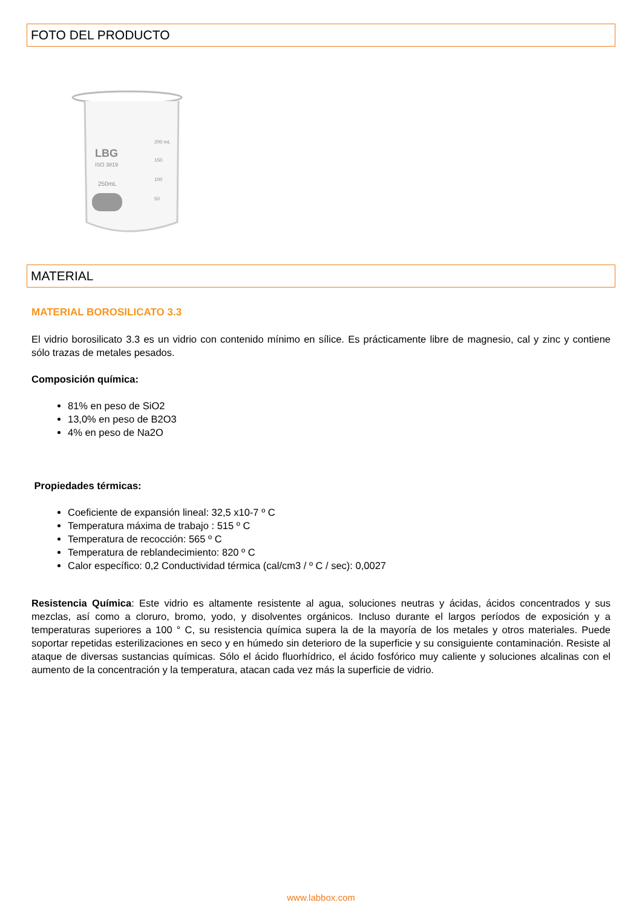FOTO DEL PRODUCTO
LBG
ISO 3819
250mL
200 mL
150
100
50
MATERIAL
MATERIAL BOROSILICATO 3.3
El vidrio borosilicato 3.3 es un vidrio con contenido mínimo en sílice. Es prácticamente libre de magnesio, cal y zinc y contiene sólo trazas de metales pesados.
Composición química:
81% en peso de SiO2
13,0% en peso de B2O3
4% en peso de Na2O
Propiedades térmicas:
Coeficiente de expansión lineal: 32,5 x10-7 º C
Temperatura máxima de trabajo : 515 º C
Temperatura de recocción: 565 º C
Temperatura de reblandecimiento: 820 º C
Calor específico: 0,2 Conductividad térmica (cal/cm3 / º C / sec): 0,0027
Resistencia Química: Este vidrio es altamente resistente al agua, soluciones neutras y ácidas, ácidos concentrados y sus mezclas, así como a cloruro, bromo, yodo, y disolventes orgánicos. Incluso durante el largos períodos de exposición y a temperaturas superiores a 100 ° C, su resistencia química supera la de la mayoría de los metales y otros materiales. Puede soportar repetidas esterilizaciones en seco y en húmedo sin deterioro de la superficie y su consiguiente contaminación. Resiste al ataque de diversas sustancias químicas. Sólo el ácido fluorhídrico, el ácido fosfórico muy caliente y soluciones alcalinas con el aumento de la concentración y la temperatura, atacan cada vez más la superficie de vidrio.
www.labbox.com